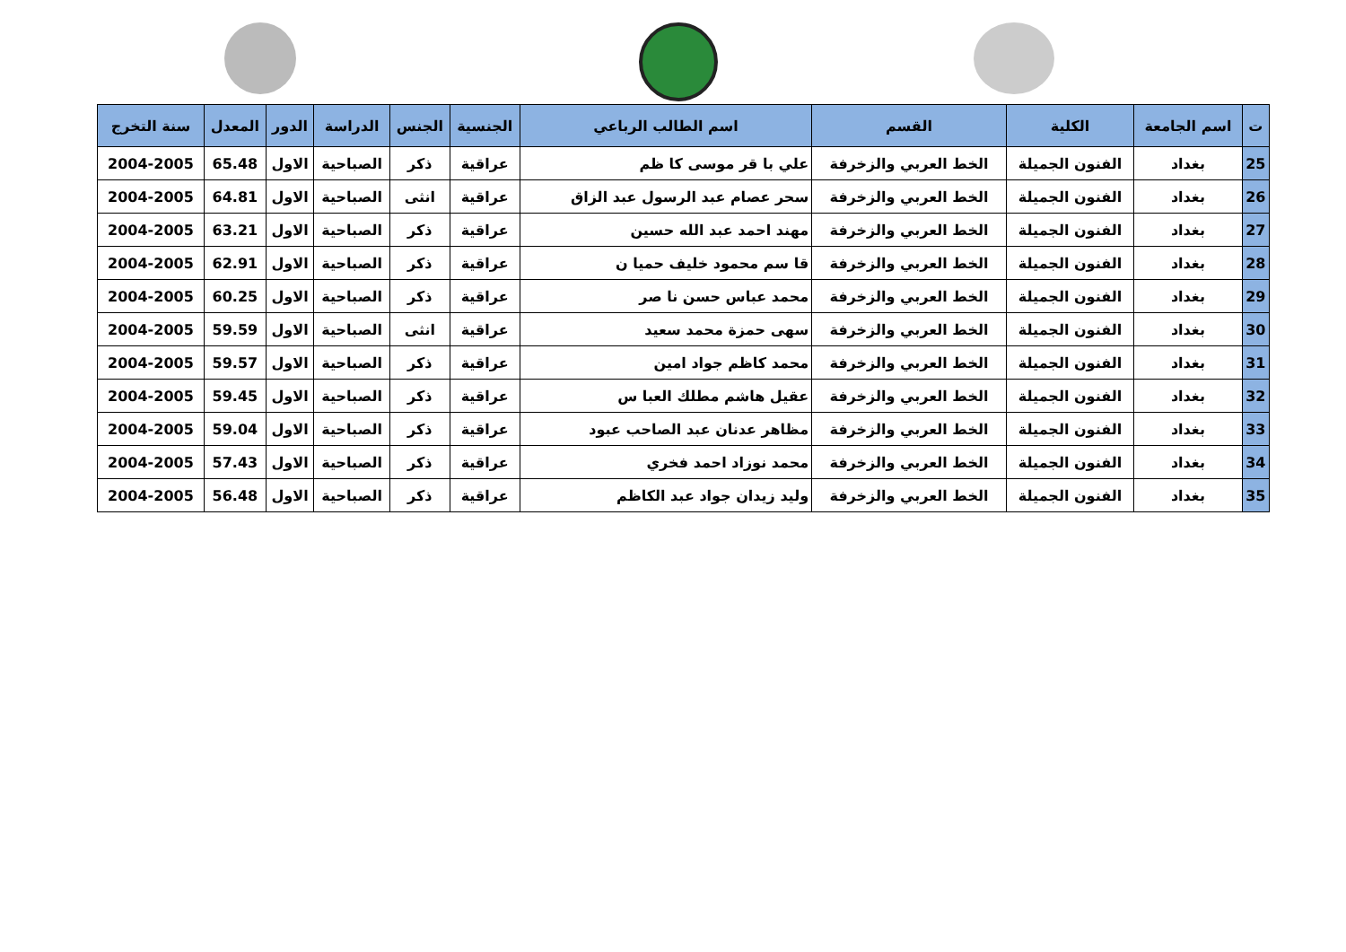| ت | اسم الجامعة | الكلية | القسم | اسم الطالب الرباعي | الجنسية | الجنس | الدراسة | الدور | المعدل | سنة التخرج |
| --- | --- | --- | --- | --- | --- | --- | --- | --- | --- | --- |
| 25 | بغداد | الفنون الجميلة | الخط العربي والزخرفة | علي با قر موسى كا ظم | عراقية | ذكر | الصباحية | الاول | 65.48 | 2004-2005 |
| 26 | بغداد | الفنون الجميلة | الخط العربي والزخرفة | سحر عصام عبد الرسول عبد الزاق | عراقية | انثى | الصباحية | الاول | 64.81 | 2004-2005 |
| 27 | بغداد | الفنون الجميلة | الخط العربي والزخرفة | مهند احمد عبد الله حسين | عراقية | ذكر | الصباحية | الاول | 63.21 | 2004-2005 |
| 28 | بغداد | الفنون الجميلة | الخط العربي والزخرفة | قا سم محمود خليف حميا ن | عراقية | ذكر | الصباحية | الاول | 62.91 | 2004-2005 |
| 29 | بغداد | الفنون الجميلة | الخط العربي والزخرفة | محمد عباس حسن نا صر | عراقية | ذكر | الصباحية | الاول | 60.25 | 2004-2005 |
| 30 | بغداد | الفنون الجميلة | الخط العربي والزخرفة | سهى حمزة محمد سعيد | عراقية | انثى | الصباحية | الاول | 59.59 | 2004-2005 |
| 31 | بغداد | الفنون الجميلة | الخط العربي والزخرفة | محمد كاظم جواد امين | عراقية | ذكر | الصباحية | الاول | 59.57 | 2004-2005 |
| 32 | بغداد | الفنون الجميلة | الخط العربي والزخرفة | عقيل هاشم مطلك العبا س | عراقية | ذكر | الصباحية | الاول | 59.45 | 2004-2005 |
| 33 | بغداد | الفنون الجميلة | الخط العربي والزخرفة | مظاهر عدنان عبد الصاحب عبود | عراقية | ذكر | الصباحية | الاول | 59.04 | 2004-2005 |
| 34 | بغداد | الفنون الجميلة | الخط العربي والزخرفة | محمد نوزاد احمد فخري | عراقية | ذكر | الصباحية | الاول | 57.43 | 2004-2005 |
| 35 | بغداد | الفنون الجميلة | الخط العربي والزخرفة | وليد زيدان جواد عبد الكاظم | عراقية | ذكر | الصباحية | الاول | 56.48 | 2004-2005 |